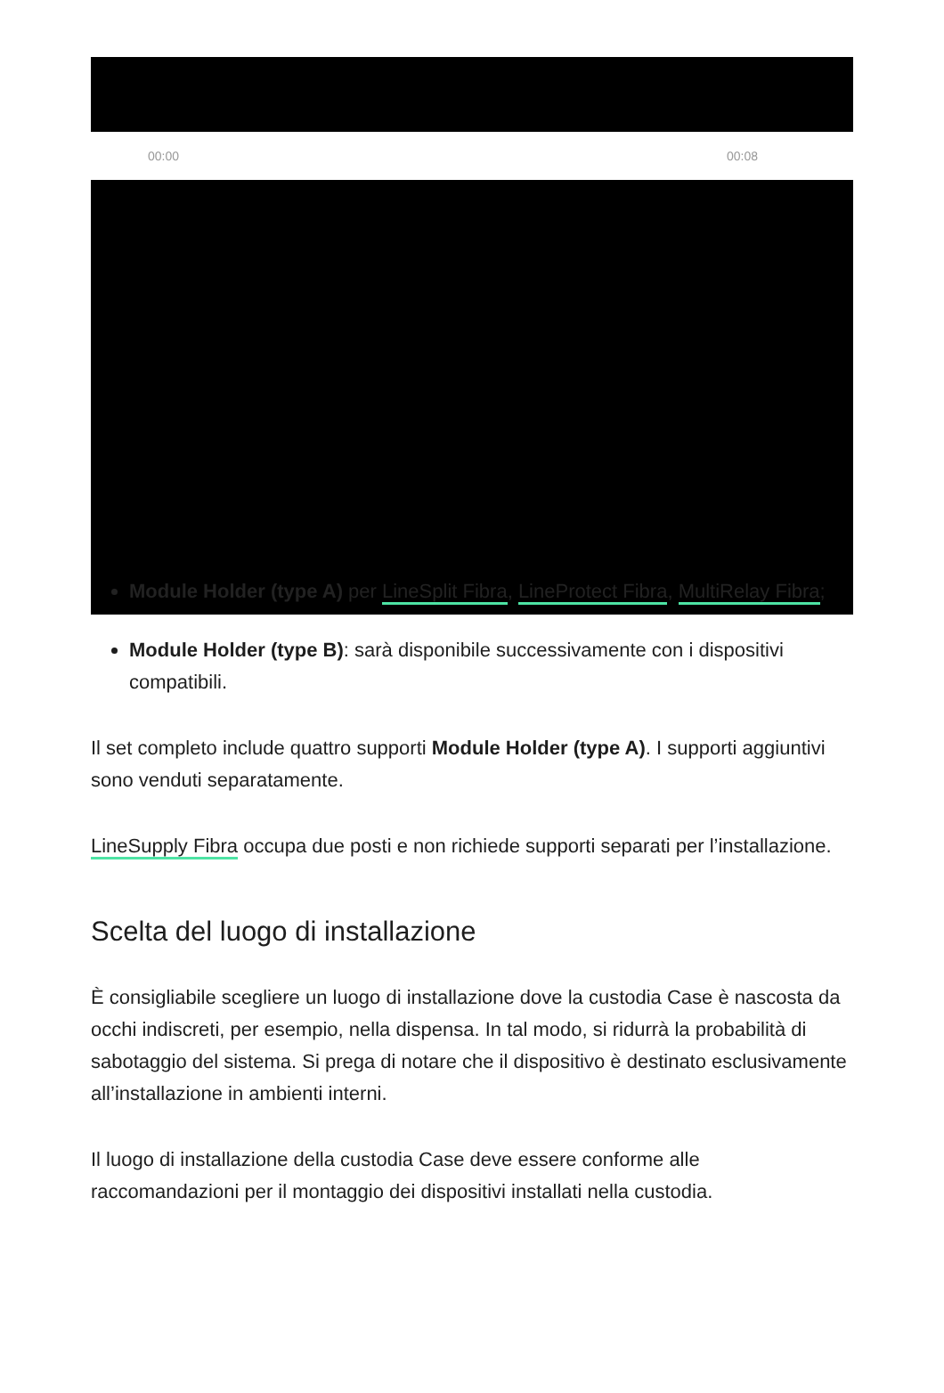00:00 00:08
Module Holder (type A) per LineSplit Fibra, LineProtect Fibra, MultiRelay Fibra;
Module Holder (type B): sarà disponibile successivamente con i dispositivi compatibili.
Il set completo include quattro supporti Module Holder (type A). I supporti aggiuntivi sono venduti separatamente.
LineSupply Fibra occupa due posti e non richiede supporti separati per l’installazione.
Scelta del luogo di installazione
È consigliabile scegliere un luogo di installazione dove la custodia Case è nascosta da occhi indiscreti, per esempio, nella dispensa. In tal modo, si ridurrà la probabilità di sabotaggio del sistema. Si prega di notare che il dispositivo è destinato esclusivamente all’installazione in ambienti interni.
Il luogo di installazione della custodia Case deve essere conforme alle raccomandazioni per il montaggio dei dispositivi installati nella custodia.